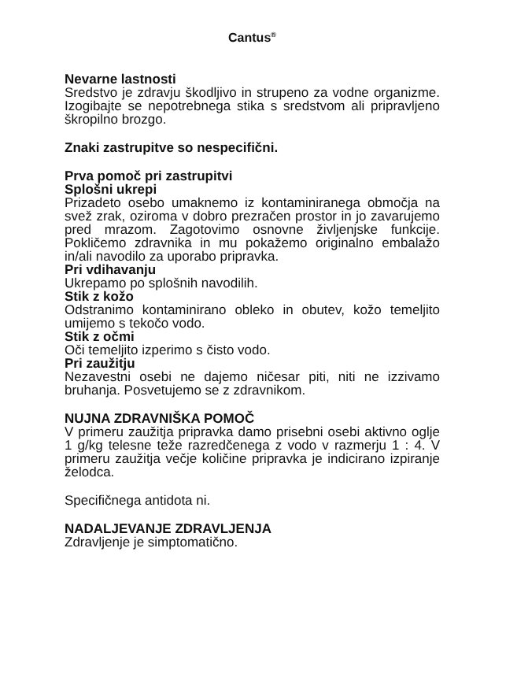Cantus<sup>®</sup>
Nevarne lastnosti
Sredstvo je zdravju škodljivo in strupeno za vodne organizme. Izogibajte se nepotrebnega stika s sredstvom ali pripravljeno škropilno brozgo.
Znaki zastrupitve so nespecifični.
Prva pomoč pri zastrupitvi
Splošni ukrepi
Prizadeto osebo umaknemo iz kontaminiranega območja na svež zrak, oziroma v dobro prezračen prostor in jo zavarujemo pred mrazom. Zagotovimo osnovne življenjske funkcije. Pokličemo zdravnika in mu pokažemo originalno embalažo in/ali navodilo za uporabo pripravka.
Pri vdihavanju
Ukrepamo po splošnih navodilih.
Stik z kožo
Odstranimo kontaminirano obleko in obutev, kožo temeljito umijemo s tekočo vodo.
Stik z očmi
Oči temeljito izperimo s čisto vodo.
Pri zaužitju
Nezavestni osebi ne dajemo ničesar piti, niti ne izzivamo bruhanja. Posvetujemo se z zdravnikom.
NUJNA ZDRAVNIŠKA POMOČ
V primeru zaužitja pripravka damo prisebni osebi aktivno oglje 1 g/kg telesne teže razredčenega z vodo v razmerju 1 : 4. V primeru zaužitja večje količine pripravka je indicirano izpiranje želodca.
Specifičnega antidota ni.
NADALJEVANJE ZDRAVLJENJA
Zdravljenje je simptomatično.